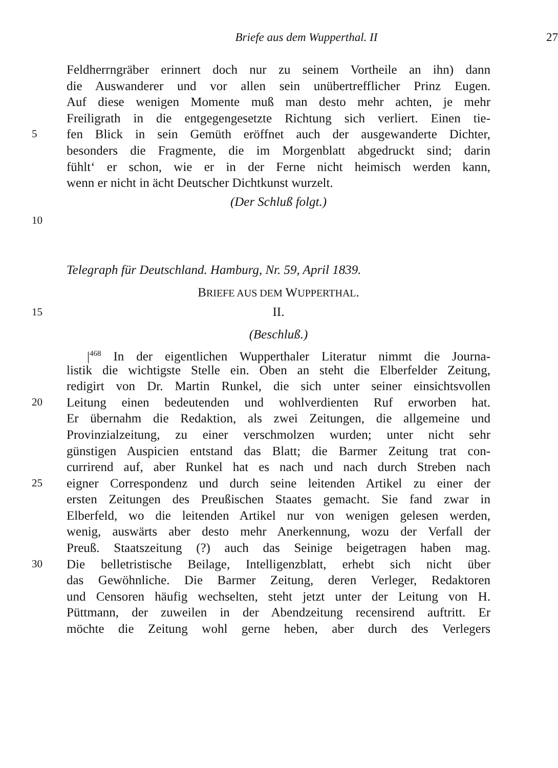Briefe aus dem Wupperthal. II 27
Feldherrngräber erinnert doch nur zu seinem Vortheile an ihn) dann
die Auswanderer und vor allen sein unübertrefflicher Prinz Eugen.
Auf diese wenigen Momente muß man desto mehr achten, je mehr
Freiligrath in die entgegengesetzte Richtung sich verliert. Einen tie-
5
fen Blick in sein Gemüth eröffnet auch der ausgewanderte Dichter,
besonders die Fragmente, die im Morgenblatt abgedruckt sind; darin
fühlt‘ er schon, wie er in der Ferne nicht heimisch werden kann,
wenn er nicht in ächt Deutscher Dichtkunst wurzelt.
(Der Schluß folgt.)
10
Telegraph für Deutschland. Hamburg, Nr. 59, April 1839.
BRIEFE AUS DEM WUPPERTHAL.
15
II.
(Beschluß.)
|<sup>468</sup> In der eigentlichen Wupperthaler Literatur nimmt die Journa-
listik die wichtigste Stelle ein. Oben an steht die Elberfelder Zeitung,
redigirt von Dr. Martin Runkel, die sich unter seiner einsichtsvollen
20
Leitung einen bedeutenden und wohlverdienten Ruf erworben hat.
Er übernahm die Redaktion, als zwei Zeitungen, die allgemeine und
Provinzialzeitung, zu einer verschmolzen wurden; unter nicht sehr
günstigen Auspicien entstand das Blatt; die Barmer Zeitung trat con-
currirend auf, aber Runkel hat es nach und nach durch Streben nach
25
eigner Correspondenz und durch seine leitenden Artikel zu einer der
ersten Zeitungen des Preußischen Staates gemacht. Sie fand zwar in
Elberfeld, wo die leitenden Artikel nur von wenigen gelesen werden,
wenig, auswärts aber desto mehr Anerkennung, wozu der Verfall der
Preuß. Staatszeitung (?) auch das Seinige beigetragen haben mag.
30
Die belletristische Beilage, Intelligenzblatt, erhebt sich nicht über
das Gewöhnliche. Die Barmer Zeitung, deren Verleger, Redaktoren
und Censoren häufig wechselten, steht jetzt unter der Leitung von H.
Püttmann, der zuweilen in der Abendzeitung recensirend auftritt. Er
möchte die Zeitung wohl gerne heben, aber durch des Verlegers